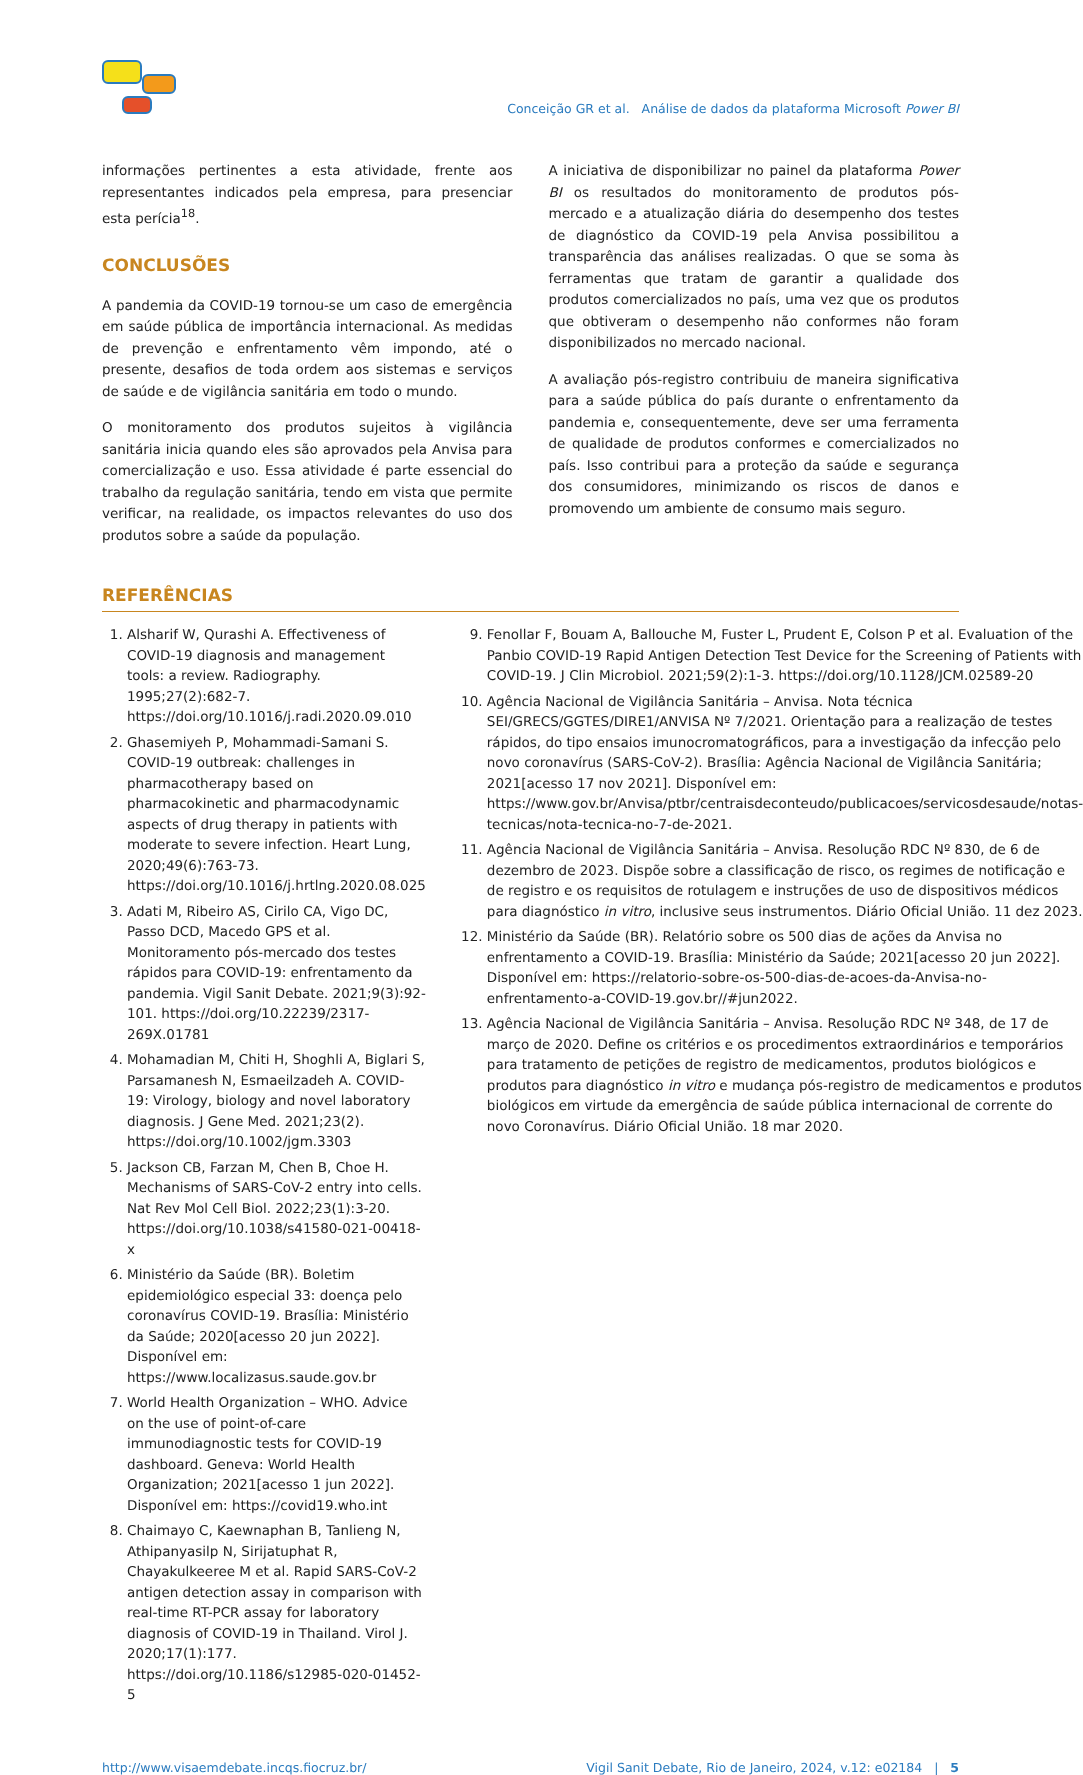Conceição GR et al. Análise de dados da plataforma Microsoft Power BI
informações pertinentes a esta atividade, frente aos representantes indicados pela empresa, para presenciar esta perícia<sup>18</sup>.
CONCLUSÕES
A pandemia da COVID-19 tornou-se um caso de emergência em saúde pública de importância internacional. As medidas de prevenção e enfrentamento vêm impondo, até o presente, desafios de toda ordem aos sistemas e serviços de saúde e de vigilância sanitária em todo o mundo.
O monitoramento dos produtos sujeitos à vigilância sanitária inicia quando eles são aprovados pela Anvisa para comercialização e uso. Essa atividade é parte essencial do trabalho da regulação sanitária, tendo em vista que permite verificar, na realidade, os impactos relevantes do uso dos produtos sobre a saúde da população.
A iniciativa de disponibilizar no painel da plataforma Power BI os resultados do monitoramento de produtos pós-mercado e a atualização diária do desempenho dos testes de diagnóstico da COVID-19 pela Anvisa possibilitou a transparência das análises realizadas. O que se soma às ferramentas que tratam de garantir a qualidade dos produtos comercializados no país, uma vez que os produtos que obtiveram o desempenho não conformes não foram disponibilizados no mercado nacional.
A avaliação pós-registro contribuiu de maneira significativa para a saúde pública do país durante o enfrentamento da pandemia e, consequentemente, deve ser uma ferramenta de qualidade de produtos conformes e comercializados no país. Isso contribui para a proteção da saúde e segurança dos consumidores, minimizando os riscos de danos e promovendo um ambiente de consumo mais seguro.
REFERÊNCIAS
1. Alsharif W, Qurashi A. Effectiveness of COVID-19 diagnosis and management tools: a review. Radiography. 1995;27(2):682-7. https://doi.org/10.1016/j.radi.2020.09.010
2. Ghasemiyeh P, Mohammadi-Samani S. COVID-19 outbreak: challenges in pharmacotherapy based on pharmacokinetic and pharmacodynamic aspects of drug therapy in patients with moderate to severe infection. Heart Lung, 2020;49(6):763-73. https://doi.org/10.1016/j.hrtlng.2020.08.025
3. Adati M, Ribeiro AS, Cirilo CA, Vigo DC, Passo DCD, Macedo GPS et al. Monitoramento pós-mercado dos testes rápidos para COVID-19: enfrentamento da pandemia. Vigil Sanit Debate. 2021;9(3):92-101. https://doi.org/10.22239/2317-269X.01781
4. Mohamadian M, Chiti H, Shoghli A, Biglari S, Parsamanesh N, Esmaeilzadeh A. COVID-19: Virology, biology and novel laboratory diagnosis. J Gene Med. 2021;23(2). https://doi.org/10.1002/jgm.3303
5. Jackson CB, Farzan M, Chen B, Choe H. Mechanisms of SARS-CoV-2 entry into cells. Nat Rev Mol Cell Biol. 2022;23(1):3-20. https://doi.org/10.1038/s41580-021-00418-x
6. Ministério da Saúde (BR). Boletim epidemiológico especial 33: doença pelo coronavírus COVID-19. Brasília: Ministério da Saúde; 2020[acesso 20 jun 2022]. Disponível em: https://www.localizasus.saude.gov.br
7. World Health Organization – WHO. Advice on the use of point-of-care immunodiagnostic tests for COVID-19 dashboard. Geneva: World Health Organization; 2021[acesso 1 jun 2022]. Disponível em: https://covid19.who.int
8. Chaimayo C, Kaewnaphan B, Tanlieng N, Athipanyasilp N, Sirijatuphat R, Chayakulkeeree M et al. Rapid SARS-CoV-2 antigen detection assay in comparison with real-time RT-PCR assay for laboratory diagnosis of COVID-19 in Thailand. Virol J. 2020;17(1):177. https://doi.org/10.1186/s12985-020-01452-5
9. Fenollar F, Bouam A, Ballouche M, Fuster L, Prudent E, Colson P et al. Evaluation of the Panbio COVID-19 Rapid Antigen Detection Test Device for the Screening of Patients with COVID-19. J Clin Microbiol. 2021;59(2):1-3. https://doi.org/10.1128/JCM.02589-20
10. Agência Nacional de Vigilância Sanitária – Anvisa. Nota técnica SEI/GRECS/GGTES/DIRE1/ANVISA Nº 7/2021. Orientação para a realização de testes rápidos, do tipo ensaios imunocromatográficos, para a investigação da infecção pelo novo coronavírus (SARS-CoV-2). Brasília: Agência Nacional de Vigilância Sanitária; 2021[acesso 17 nov 2021]. Disponível em: https://www.gov.br/Anvisa/ptbr/centraisdeconteudo/publicacoes/servicosdesaude/notas-tecnicas/nota-tecnica-no-7-de-2021.
11. Agência Nacional de Vigilância Sanitária – Anvisa. Resolução RDC Nº 830, de 6 de dezembro de 2023. Dispõe sobre a classificação de risco, os regimes de notificação e de registro e os requisitos de rotulagem e instruções de uso de dispositivos médicos para diagnóstico in vitro, inclusive seus instrumentos. Diário Oficial União. 11 dez 2023.
12. Ministério da Saúde (BR). Relatório sobre os 500 dias de ações da Anvisa no enfrentamento a COVID-19. Brasília: Ministério da Saúde; 2021[acesso 20 jun 2022]. Disponível em: https://relatorio-sobre-os-500-dias-de-acoes-da-Anvisa-no-enfrentamento-a-COVID-19.gov.br//#jun2022.
13. Agência Nacional de Vigilância Sanitária – Anvisa. Resolução RDC Nº 348, de 17 de março de 2020. Define os critérios e os procedimentos extraordinários e temporários para tratamento de petições de registro de medicamentos, produtos biológicos e produtos para diagnóstico in vitro e mudança pós-registro de medicamentos e produtos biológicos em virtude da emergência de saúde pública internacional de corrente do novo Coronavírus. Diário Oficial União. 18 mar 2020.
http://www.visaemdebate.incqs.fiocruz.br/ Vigil Sanit Debate, Rio de Janeiro, 2024, v.12: e02184 | 5